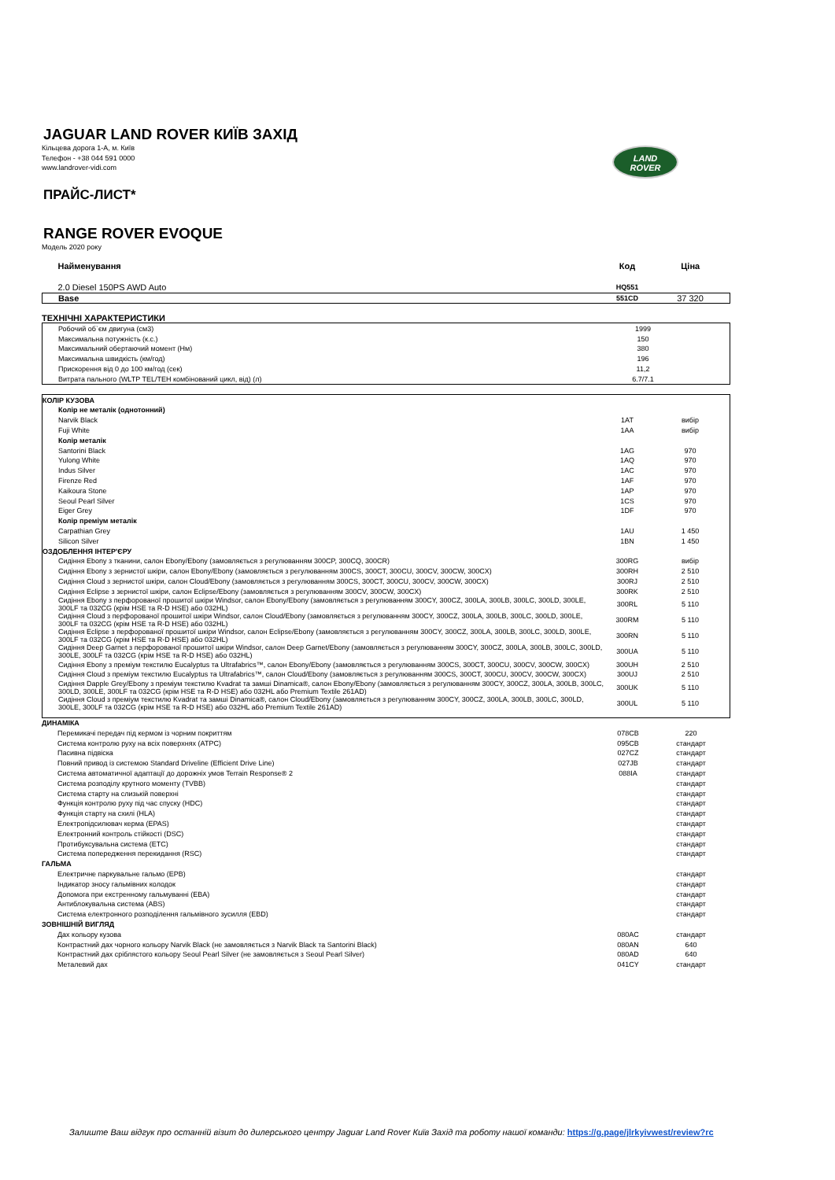LAND
ROVER
JAGUAR LAND ROVER КИЇВ ЗАХІД
Кільцева дорога 1-А, м. Київ
Телефон - +38 044 591 0000
www.landrover-vidi.com
ПРАЙС-ЛИСТ*
RANGE ROVER EVOQUE
Модель 2020 року
| Найменування | Код | Ціна |
| 2.0 Diesel 150PS AWD Auto | HQ551 | |
| Base | 551CD | 37 320 |
ТЕХНІЧНІ ХАРАКТЕРИСТИКИ
| Робочий об`єм двигуна (см3) | 1999 | |
| Максимальна потужність (к.с.) | 150 | |
| Максимальний обертаючий момент (Нм) | 380 | |
| Максимальна швидкість (км/год) | 196 | |
| Прискорення від 0 до 100 км/год (сек) | 11,2 | |
| Витрата пального (WLTP TEL/TEH комбінований цикл, від) (л) | 6.7/7.1 | |
| КОЛІР КУЗОВА | | |
| Колір не металік (однотонний) | | |
| Narvik Black | 1AT | вибір |
| Fuji White | 1AA | вибір |
| Колір металік | | |
| Santorini Black | 1AG | 970 |
| Yulong White | 1AQ | 970 |
| Indus Silver | 1AC | 970 |
| Firenze Red | 1AF | 970 |
| Kaikoura Stone | 1AP | 970 |
| Seoul Pearl Silver | 1CS | 970 |
| Eiger Grey | 1DF | 970 |
| Колір преміум металік | | |
| Carpathian Grey | 1AU | 1 450 |
| Silicon Silver | 1BN | 1 450 |
| ОЗДОБЛЕННЯ ІНТЕР'ЄРУ | | |
| Сидіння Ebony з тканини, салон Ebony/Ebony (замовляється з регулюванням 300CP, 300CQ, 300CR) | 300RG | вибір |
| Сидіння Ebony з зернистої шкіри, салон Ebony/Ebony (замовляється з регулюванням 300CS, 300CT, 300CU, 300CV, 300CW, 300CX) | 300RH | 2 510 |
| Сидіння Cloud з зернистої шкіри, салон Cloud/Ebony (замовляється з регулюванням 300CS, 300CT, 300CU, 300CV, 300CW, 300CX) | 300RJ | 2 510 |
| Сидіння Eclipse з зернистої шкіри, салон Eclipse/Ebony (замовляється з регулюванням 300CV, 300CW, 300CX) | 300RK | 2 510 |
| Сидіння Ebony з перфорованої прошитої шкіри Windsor, салон Ebony/Ebony (замовляється з регулюванням 300CY, 300CZ, 300LA, 300LB, 300LC, 300LD, 300LE, 300LF та 032CG (крім HSE та R-D HSE) або 032HL) | 300RL | 5 110 |
| Сидіння Cloud з перфорованої прошитої шкіри Windsor, салон Cloud/Ebony (замовляється з регулюванням 300CY, 300CZ, 300LA, 300LB, 300LC, 300LD, 300LE, 300LF та 032CG (крім HSE та R-D HSE) або 032HL) | 300RM | 5 110 |
| Сидіння Eclipse з перфорованої прошитої шкіри Windsor, салон Eclipse/Ebony (замовляється з регулюванням 300CY, 300CZ, 300LA, 300LB, 300LC, 300LD, 300LE, 300LF та 032CG (крім HSE та R-D HSE) або 032HL) | 300RN | 5 110 |
| Сидіння Deep Garnet з перфорованої прошитої шкіри Windsor, салон Deep Garnet/Ebony (замовляється з регулюванням 300CY, 300CZ, 300LA, 300LB, 300LC, 300LD, 300LE, 300LF та 032CG (крім HSE та R-D HSE) або 032HL) | 300UA | 5 110 |
| Сидіння Ebony з преміум текстилю Eucalyptus та Ultrafabrics™, салон Ebony/Ebony (замовляється з регулюванням 300CS, 300CT, 300CU, 300CV, 300CW, 300CX) | 300UH | 2 510 |
| Сидіння Cloud з преміум текстилю Eucalyptus та Ultrafabrics™, салон Cloud/Ebony (замовляється з регулюванням 300CS, 300CT, 300CU, 300CV, 300CW, 300CX) | 300UJ | 2 510 |
| Сидіння Dapple Grey/Ebony з преміум текстилю Kvadrat та замші Dinamica®, салон Ebony/Ebony (замовляється з регулюванням 300CY, 300CZ, 300LA, 300LB, 300LC, 300LD, 300LE, 300LF та 032CG (крім HSE та R-D HSE) або 032HL або Premium Textile 261AD) | 300UK | 5 110 |
| Сидіння Cloud з преміум текстилю Kvadrat та замші Dinamica®, салон Cloud/Ebony (замовляється з регулюванням 300CY, 300CZ, 300LA, 300LB, 300LC, 300LD, 300LE, 300LF та 032CG (крім HSE та R-D HSE) або 032HL або Premium Textile 261AD) | 300UL | 5 110 |
| ДИНАМІКА | | |
| Перемикачі передач під кермом із чорним покриттям | 078CB | 220 |
| Система контролю руху на всіх поверхнях (ATPC) | 095CB | стандарт |
| Пасивна підвіска | 027CZ | стандарт |
| Повний привод із системою Standard Driveline (Efficient Drive Line) | 027JB | стандарт |
| Система автоматичної адаптації до дорожніх умов Terrain Response® 2 | 088IA | стандарт |
| Система розподілу крутного моменту (TVBB) | | стандарт |
| Система старту на слизькій поверхні | | стандарт |
| Функція контролю руху під час спуску (HDC) | | стандарт |
| Функція старту на схилі (HLA) | | стандарт |
| Електропідсилювач керма (EPAS) | | стандарт |
| Електронний контроль стійкості (DSC) | | стандарт |
| Протибуксувальна система (ETC) | | стандарт |
| Система попередження перекидання (RSC) | | стандарт |
| ГАЛЬМА | | |
| Електричне паркувальне гальмо (EPB) | | стандарт |
| Індикатор зносу гальмівних колодок | | стандарт |
| Допомога при екстренному гальмуванні (EBA) | | стандарт |
| Антиблокувальна система (ABS) | | стандарт |
| Система електронного розподілення гальмівного зусилля (EBD) | | стандарт |
| ЗОВНІШНІЙ ВИГЛЯД | | |
| Дах кольору кузова | 080AC | стандарт |
| Контрастний дах чорного кольору Narvik Black (не замовляється з Narvik Black та Santorini Black) | 080AN | 640 |
| Контрастний дах сріблястого кольору Seoul Pearl Silver (не замовляється з Seoul Pearl Silver) | 080AD | 640 |
| Металевий дах | 041CY | стандарт |
Залиште Ваш відгук про останній візит до дилерського центру Jaguar Land Rover Київ Захід та роботу нашої команди: https://g.page/jlrkyivwest/review?rc